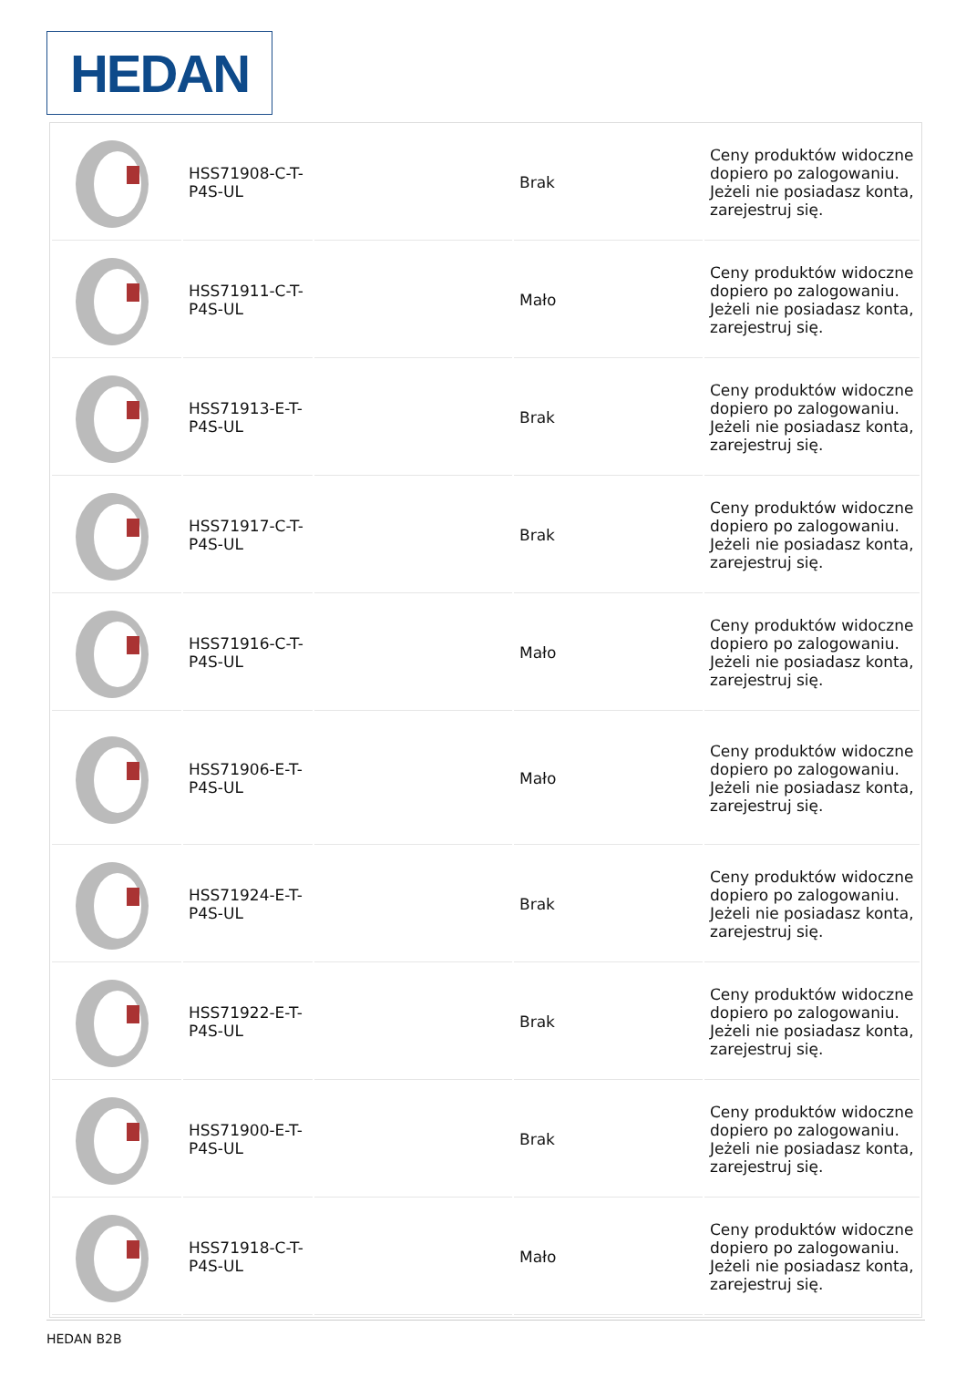HEDAN
| | HSS71908-C-T-P4S-UL | | Brak | Ceny produktów widoczne dopiero po zalogowaniu. Jeżeli nie posiadasz konta, zarejestruj się. |
| | HSS71911-C-T-P4S-UL | | Mało | Ceny produktów widoczne dopiero po zalogowaniu. Jeżeli nie posiadasz konta, zarejestruj się. |
| | HSS71913-E-T-P4S-UL | | Brak | Ceny produktów widoczne dopiero po zalogowaniu. Jeżeli nie posiadasz konta, zarejestruj się. |
| | HSS71917-C-T-P4S-UL | | Brak | Ceny produktów widoczne dopiero po zalogowaniu. Jeżeli nie posiadasz konta, zarejestruj się. |
| | HSS71916-C-T-P4S-UL | | Mało | Ceny produktów widoczne dopiero po zalogowaniu. Jeżeli nie posiadasz konta, zarejestruj się. |
| | HSS71906-E-T-P4S-UL | | Mało | Ceny produktów widoczne dopiero po zalogowaniu. Jeżeli nie posiadasz konta, zarejestruj się. |
| | HSS71924-E-T-P4S-UL | | Brak | Ceny produktów widoczne dopiero po zalogowaniu. Jeżeli nie posiadasz konta, zarejestruj się. |
| | HSS71922-E-T-P4S-UL | | Brak | Ceny produktów widoczne dopiero po zalogowaniu. Jeżeli nie posiadasz konta, zarejestruj się. |
| | HSS71900-E-T-P4S-UL | | Brak | Ceny produktów widoczne dopiero po zalogowaniu. Jeżeli nie posiadasz konta, zarejestruj się. |
| | HSS71918-C-T-P4S-UL | | Mało | Ceny produktów widoczne dopiero po zalogowaniu. Jeżeli nie posiadasz konta, zarejestruj się. |
HEDAN B2B